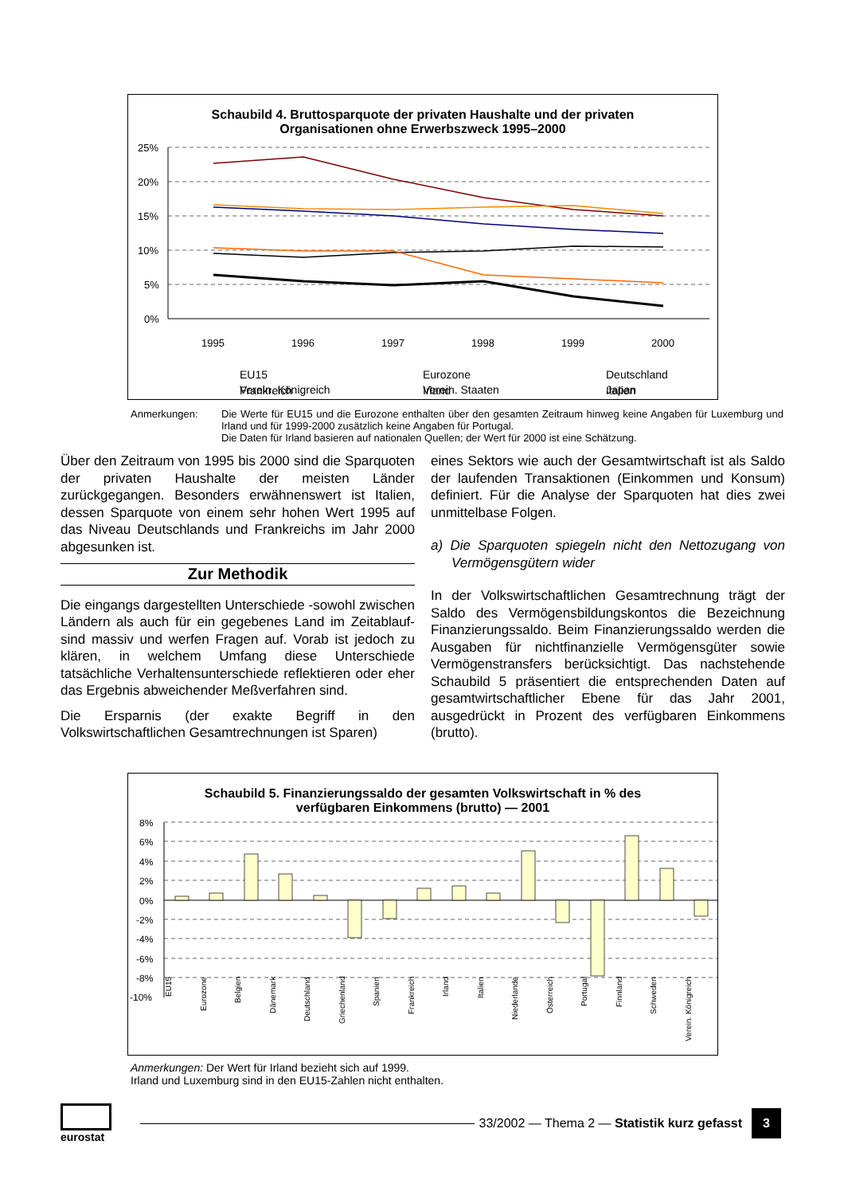Schaubild 4. Bruttosparquote der privaten Haushalte und der privaten
Organisationen ohne Erwerbszweck 1995–2000
25%
20%
15%
10%
5%
0%
1995
1996
1997
1998
1999
2000
EU15
Eurozone
Deutschland
Frankreich
Irland
Italien
Verein. Königreich Verein. Staaten Japan
Anmerkungen: Die Werte für EU15 und die Eurozone enthalten über den gesamten Zeitraum hinweg keine Angaben für Luxemburg und Irland und für 1999-2000 zusätzlich keine Angaben für Portugal.
Die Daten für Irland basieren auf nationalen Quellen; der Wert für 2000 ist eine Schätzung.
Über den Zeitraum von 1995 bis 2000 sind die Sparquoten der privaten Haushalte der meisten Länder zurückgegangen. Besonders erwähnenswert ist Italien, dessen Sparquote von einem sehr hohen Wert 1995 auf das Niveau Deutschlands und Frankreichs im Jahr 2000 abgesunken ist.
Zur Methodik
Die eingangs dargestellten Unterschiede -sowohl zwischen Ländern als auch für ein gegebenes Land im Zeitablauf- sind massiv und werfen Fragen auf. Vorab ist jedoch zu klären, in welchem Umfang diese Unterschiede tatsächliche Verhaltensunterschiede reflektieren oder eher das Ergebnis abweichender Meßverfahren sind.
Die Ersparnis (der exakte Begriff in den Volkswirtschaftlichen Gesamtrechnungen ist Sparen)
eines Sektors wie auch der Gesamtwirtschaft ist als Saldo der laufenden Transaktionen (Einkommen und Konsum) definiert. Für die Analyse der Sparquoten hat dies zwei unmittelbase Folgen.
a) Die Sparquoten spiegeln nicht den Nettozugang von Vermögensgütern wider
In der Volkswirtschaftlichen Gesamtrechnung trägt der Saldo des Vermögensbildungskontos die Bezeichnung Finanzierungssaldo. Beim Finanzierungssaldo werden die Ausgaben für nichtfinanzielle Vermögensgüter sowie Vermögenstransfers berücksichtigt. Das nachstehende Schaubild 5 präsentiert die entsprechenden Daten auf gesamtwirtschaftlicher Ebene für das Jahr 2001, ausgedrückt in Prozent des verfügbaren Einkommens (brutto).
Schaubild 5. Finanzierungssaldo der gesamten Volkswirtschaft in % des
verfügbaren Einkommens (brutto) — 2001
8%
6%
4%
2%
0%
-2%
-4%
-6%
-8%
-10%
EU15 Eurozone Belgien Dänemark Deutschland Griechenland Spanien Frankreich Irland Italien Niederlande Österreich Portugal Finnland Schweden Verein. Königreich
Anmerkungen: Der Wert für Irland bezieht sich auf 1999.
Irland und Luxemburg sind in den EU15-Zahlen nicht enthalten.
eurostat
33/2002 — Thema 2 — Statistik kurz gefasst 3